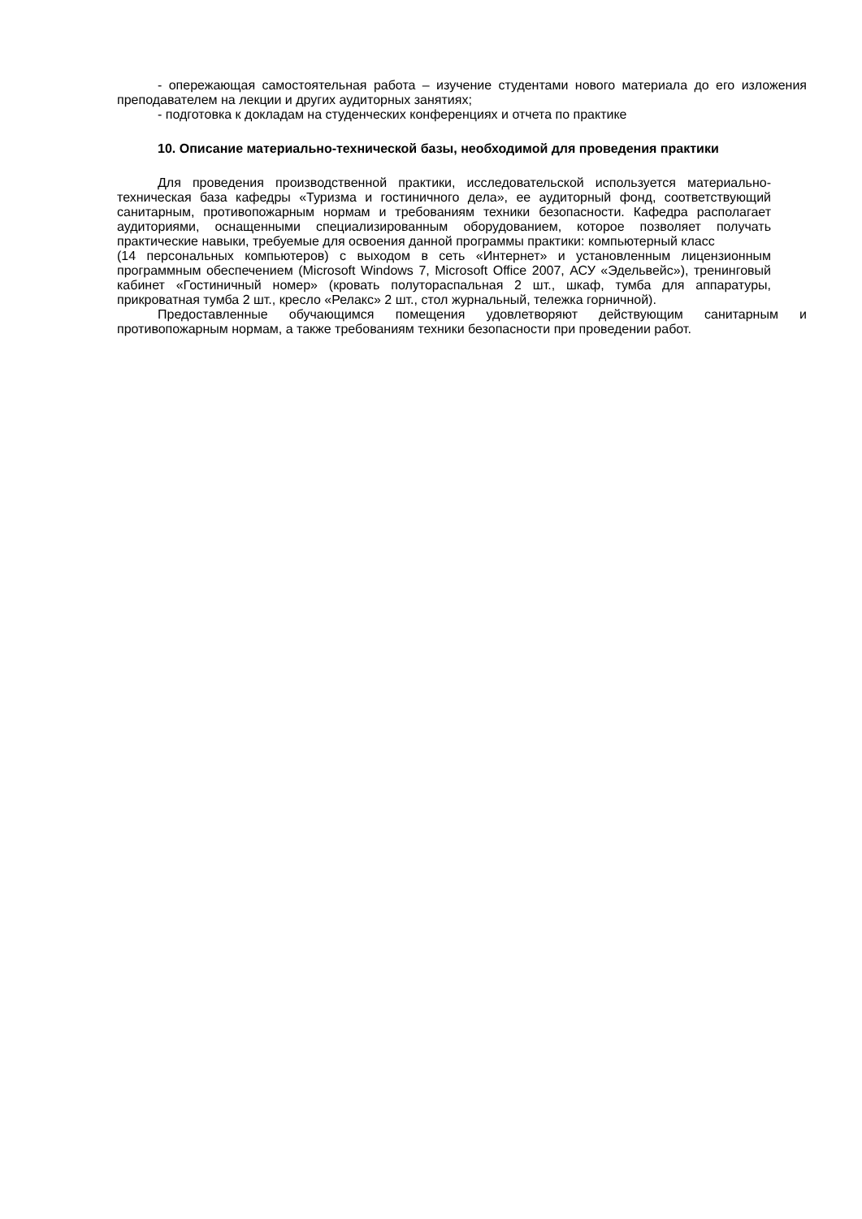- опережающая самостоятельная работа – изучение студентами нового материала до его изложения преподавателем на лекции и других аудиторных занятиях;
- подготовка к докладам на студенческих конференциях и отчета по практике
10. Описание материально-технической базы, необходимой для проведения практики
Для проведения производственной практики, исследовательской используется материально-техническая база кафедры «Туризма и гостиничного дела», ее аудиторный фонд, соответствующий санитарным, противопожарным нормам и требованиям техники безопасности. Кафедра располагает аудиториями, оснащенными специализированным оборудованием, которое позволяет получать практические навыки, требуемые для освоения данной программы практики: компьютерный класс
(14 персональных компьютеров) с выходом в сеть «Интернет» и установленным лицензионным программным обеспечением (Microsoft Windows 7, Microsoft Office 2007, АСУ «Эдельвейс»), тренинговый кабинет «Гостиничный номер» (кровать полутораспальная 2 шт., шкаф, тумба для аппаратуры, прикроватная тумба 2 шт., кресло «Релакс» 2 шт., стол журнальный, тележка горничной).
Предоставленные обучающимся помещения удовлетворяют действующим санитарным и противопожарным нормам, а также требованиям техники безопасности при проведении работ.